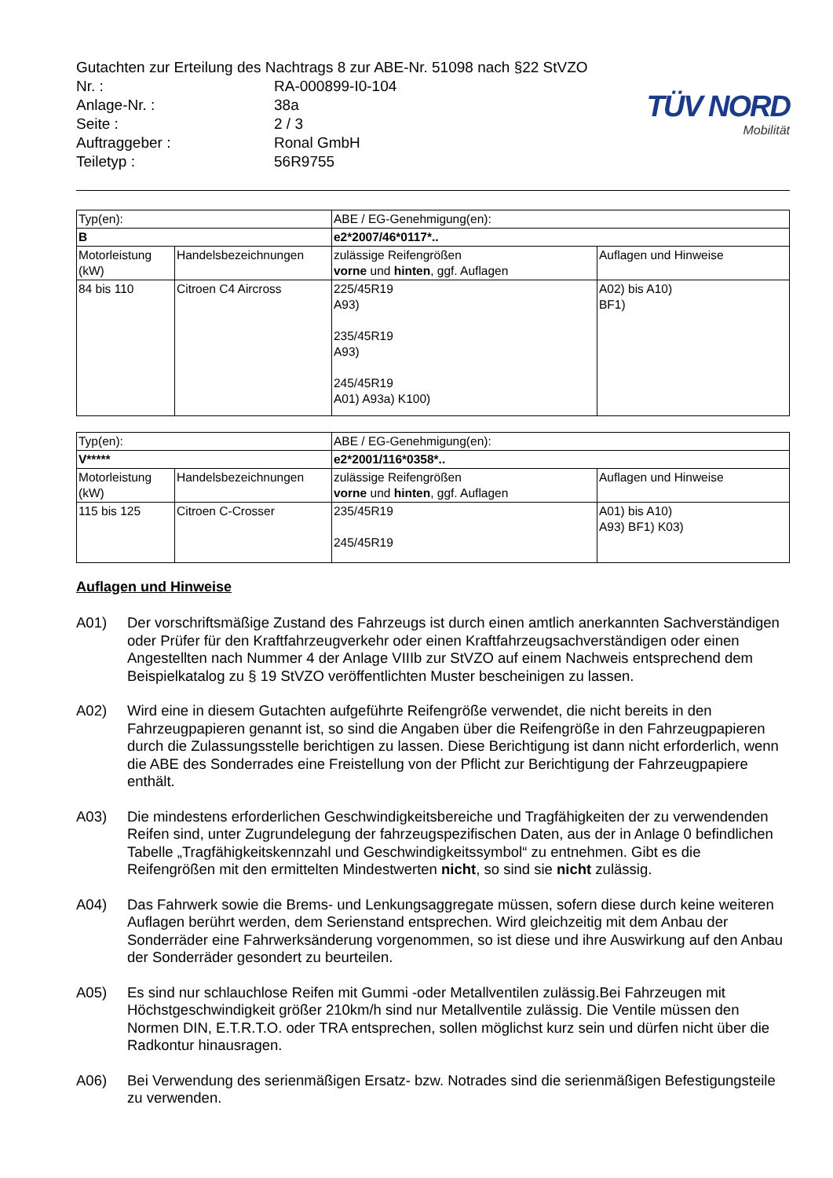Gutachten zur Erteilung des Nachtrags 8 zur ABE-Nr. 51098 nach §22 StVZO
| Nr. : | RA-000899-I0-104 |
| Anlage-Nr. : | 38a |
| Seite : | 2 / 3 |
| Auftraggeber : | Ronal GmbH |
| Teiletyp : | 56R9755 |
TÜV NORD
Mobilität
| Typ(en): | | ABE / EG-Genehmigung(en): | |
| B | | e2*2007/46*0117*.. | |
| Motorleistung (kW) | Handelsbezeichnungen | zulässige Reifengrößen vorne und hinten , ggf. Auflagen | Auflagen und Hinweise |
| 84 bis 110 | Citroen C4 Aircross | 225/45R19 A93) 235/45R19 A93) 245/45R19 A01) A93a) K100) | A02) bis A10) BF1) |
| Typ(en): | | ABE / EG-Genehmigung(en): | |
| V***** | | e2*2001/116*0358*.. | |
| Motorleistung (kW) | Handelsbezeichnungen | zulässige Reifengrößen vorne und hinten , ggf. Auflagen | Auflagen und Hinweise |
| 115 bis 125 | Citroen C-Crosser | 235/45R19 245/45R19 | A01) bis A10) A93) BF1) K03) |
Auflagen und Hinweise
A01) Der vorschriftsmäßige Zustand des Fahrzeugs ist durch einen amtlich anerkannten Sachverständigen oder Prüfer für den Kraftfahrzeugverkehr oder einen Kraftfahrzeugsachverständigen oder einen Angestellten nach Nummer 4 der Anlage VIIIb zur StVZO auf einem Nachweis entsprechend dem Beispielkatalog zu § 19 StVZO veröffentlichten Muster bescheinigen zu lassen.
A02) Wird eine in diesem Gutachten aufgeführte Reifengröße verwendet, die nicht bereits in den Fahrzeugpapieren genannt ist, so sind die Angaben über die Reifengröße in den Fahrzeugpapieren durch die Zulassungsstelle berichtigen zu lassen. Diese Berichtigung ist dann nicht erforderlich, wenn die ABE des Sonderrades eine Freistellung von der Pflicht zur Berichtigung der Fahrzeugpapiere enthält.
A03) Die mindestens erforderlichen Geschwindigkeitsbereiche und Tragfähigkeiten der zu verwendenden Reifen sind, unter Zugrundelegung der fahrzeugspezifischen Daten, aus der in Anlage 0 befindlichen Tabelle „Tragfähigkeitskennzahl und Geschwindigkeitssymbol“ zu entnehmen. Gibt es die Reifengrößen mit den ermittelten Mindestwerten nicht, so sind sie nicht zulässig.
A04) Das Fahrwerk sowie die Brems- und Lenkungsaggregate müssen, sofern diese durch keine weiteren Auflagen berührt werden, dem Serienstand entsprechen. Wird gleichzeitig mit dem Anbau der Sonderräder eine Fahrwerksänderung vorgenommen, so ist diese und ihre Auswirkung auf den Anbau der Sonderräder gesondert zu beurteilen.
A05) Es sind nur schlauchlose Reifen mit Gummi -oder Metallventilen zulässig.Bei Fahrzeugen mit Höchstgeschwindigkeit größer 210km/h sind nur Metallventile zulässig. Die Ventile müssen den Normen DIN, E.T.R.T.O. oder TRA entsprechen, sollen möglichst kurz sein und dürfen nicht über die Radkontur hinausragen.
A06) Bei Verwendung des serienmäßigen Ersatz- bzw. Notrades sind die serienmäßigen Befestigungsteile zu verwenden.